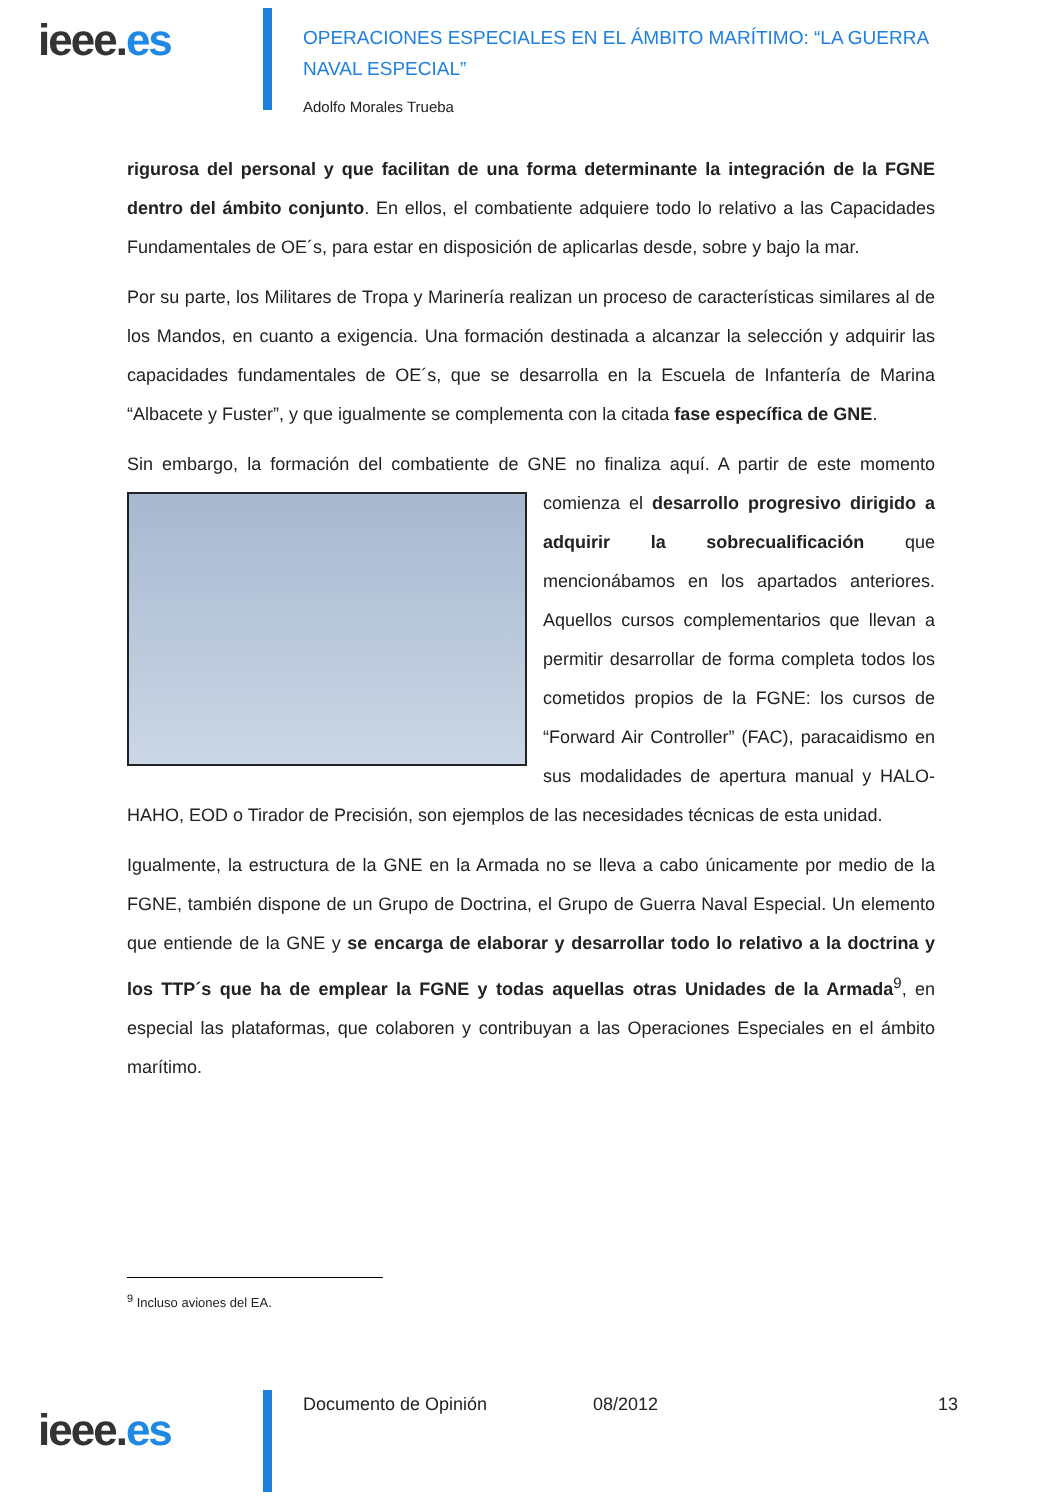ieee.es
OPERACIONES ESPECIALES EN EL ÁMBITO MARÍTIMO: “LA GUERRA NAVAL ESPECIAL”
Adolfo Morales Trueba
rigurosa del personal y que facilitan de una forma determinante la integración de la FGNE dentro del ámbito conjunto. En ellos, el combatiente adquiere todo lo relativo a las Capacidades Fundamentales de OE´s, para estar en disposición de aplicarlas desde, sobre y bajo la mar.
Por su parte, los Militares de Tropa y Marinería realizan un proceso de características similares al de los Mandos, en cuanto a exigencia. Una formación destinada a alcanzar la selección y adquirir las capacidades fundamentales de OE´s, que se desarrolla en la Escuela de Infantería de Marina “Albacete y Fuster”, y que igualmente se complementa con la citada fase específica de GNE.
Sin embargo, la formación del combatiente de GNE no finaliza aquí. A partir de este momento comienza el desarrollo progresivo dirigido a adquirir la sobrecualificación que mencionábamos en los apartados anteriores. Aquellos cursos complementarios que llevan a permitir desarrollar de forma completa todos los cometidos propios de la FGNE: los cursos de “Forward Air Controller” (FAC), paracaidismo en sus modalidades de apertura manual y HALO-HAHO, EOD o Tirador de Precisión, son ejemplos de las necesidades técnicas de esta unidad.
Igualmente, la estructura de la GNE en la Armada no se lleva a cabo únicamente por medio de la FGNE, también dispone de un Grupo de Doctrina, el Grupo de Guerra Naval Especial. Un elemento que entiende de la GNE y se encarga de elaborar y desarrollar todo lo relativo a la doctrina y los TTP´s que ha de emplear la FGNE y todas aquellas otras Unidades de la Armada<sup>9</sup>, en especial las plataformas, que colaboren y contribuyan a las Operaciones Especiales en el ámbito marítimo.
<sup>9</sup> Incluso aviones del EA.
ieee.es
Documento de Opinión 08/2012 13